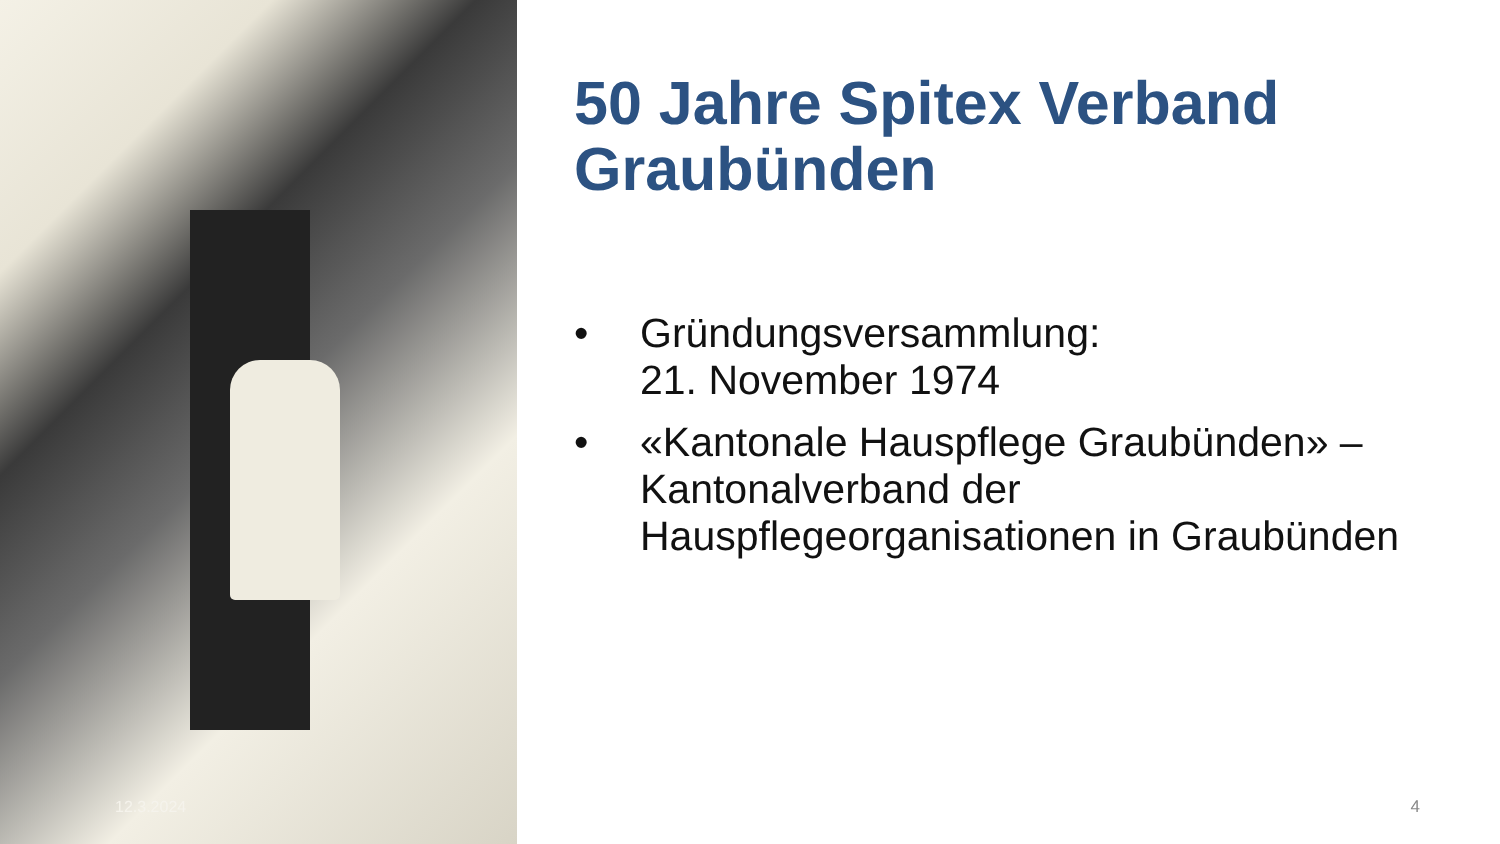12.3.2024
50 Jahre Spitex Verband Graubünden
• Gründungsversammlung:
21. November 1974
• «Kantonale Hauspflege Graubünden» – Kantonalverband der Hauspflegeorganisationen in Graubünden
4